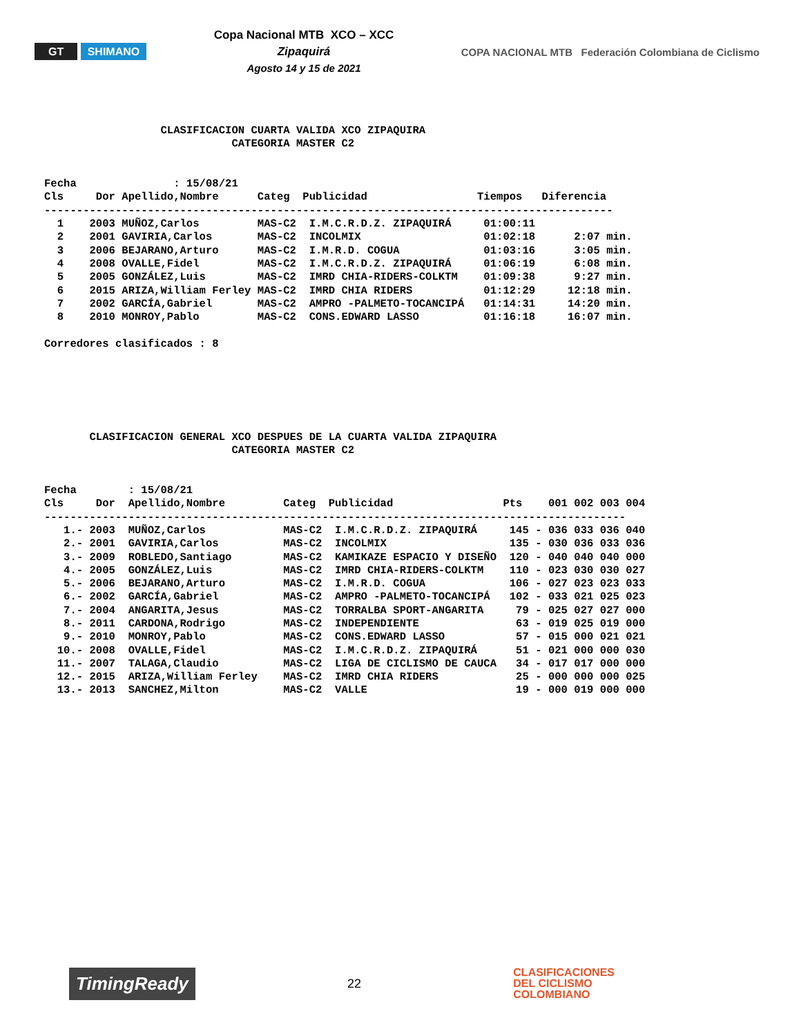GT SHIMANO
Copa Nacional MTB XCO – XCC
Zipaquirá
Agosto 14 y 15 de 2021
COPA NACIONAL MTB Federación Colombiana de Ciclismo
                  CLASIFICACION CUARTA VALIDA XCO ZIPAQUIRA
                             CATEGORIA MASTER C2


Fecha               : 15/08/21
Cls     Dor Apellido,Nombre      Categ  Publicidad                 Tiempos   Diferencia
----------------------------------------------------------------------------------------
  1    2003 MUÑOZ,Carlos         MAS-C2  I.M.C.R.D.Z. ZIPAQUIRÁ     01:00:11
  2    2001 GAVIRIA,Carlos       MAS-C2  INCOLMIX                   01:02:18      2:07 min.
  3    2006 BEJARANO,Arturo      MAS-C2  I.M.R.D. COGUA             01:03:16      3:05 min.
  4    2008 OVALLE,Fidel         MAS-C2  I.M.C.R.D.Z. ZIPAQUIRÁ     01:06:19      6:08 min.
  5    2005 GONZÁLEZ,Luis        MAS-C2  IMRD CHIA-RIDERS-COLKTM    01:09:38      9:27 min.
  6    2015 ARIZA,William Ferley MAS-C2  IMRD CHIA RIDERS           01:12:29     12:18 min.
  7    2002 GARCÍA,Gabriel       MAS-C2  AMPRO -PALMETO-TOCANCIPÁ   01:14:31     14:20 min.
  8    2010 MONROY,Pablo         MAS-C2  CONS.EDWARD LASSO          01:16:18     16:07 min.

Corredores clasificados : 8






       CLASIFICACION GENERAL XCO DESPUES DE LA CUARTA VALIDA ZIPAQUIRA
                             CATEGORIA MASTER C2


Fecha        : 15/08/21
Cls     Dor  Apellido,Nombre         Categ  Publicidad                 Pts    001 002 003 004
------------------------------------------------------------------------------------------
   1.- 2003  MUÑOZ,Carlos            MAS-C2  I.M.C.R.D.Z. ZIPAQUIRÁ     145 - 036 033 036 040
   2.- 2001  GAVIRIA,Carlos          MAS-C2  INCOLMIX                   135 - 030 036 033 036
   3.- 2009  ROBLEDO,Santiago        MAS-C2  KAMIKAZE ESPACIO Y DISEÑO  120 - 040 040 040 000
   4.- 2005  GONZÁLEZ,Luis           MAS-C2  IMRD CHIA-RIDERS-COLKTM    110 - 023 030 030 027
   5.- 2006  BEJARANO,Arturo         MAS-C2  I.M.R.D. COGUA             106 - 027 023 023 033
   6.- 2002  GARCÍA,Gabriel          MAS-C2  AMPRO -PALMETO-TOCANCIPÁ   102 - 033 021 025 023
   7.- 2004  ANGARITA,Jesus          MAS-C2  TORRALBA SPORT-ANGARITA     79 - 025 027 027 000
   8.- 2011  CARDONA,Rodrigo         MAS-C2  INDEPENDIENTE               63 - 019 025 019 000
   9.- 2010  MONROY,Pablo            MAS-C2  CONS.EDWARD LASSO           57 - 015 000 021 021
  10.- 2008  OVALLE,Fidel            MAS-C2  I.M.C.R.D.Z. ZIPAQUIRÁ      51 - 021 000 000 030
  11.- 2007  TALAGA,Claudio          MAS-C2  LIGA DE CICLISMO DE CAUCA   34 - 017 017 000 000
  12.- 2015  ARIZA,William Ferley    MAS-C2  IMRD CHIA RIDERS            25 - 000 000 000 025
  13.- 2013  SANCHEZ,Milton          MAS-C2  VALLE                       19 - 000 019 000 000
TimingReady
22
CLASIFICACIONES
DEL CICLISMO
COLOMBIANO